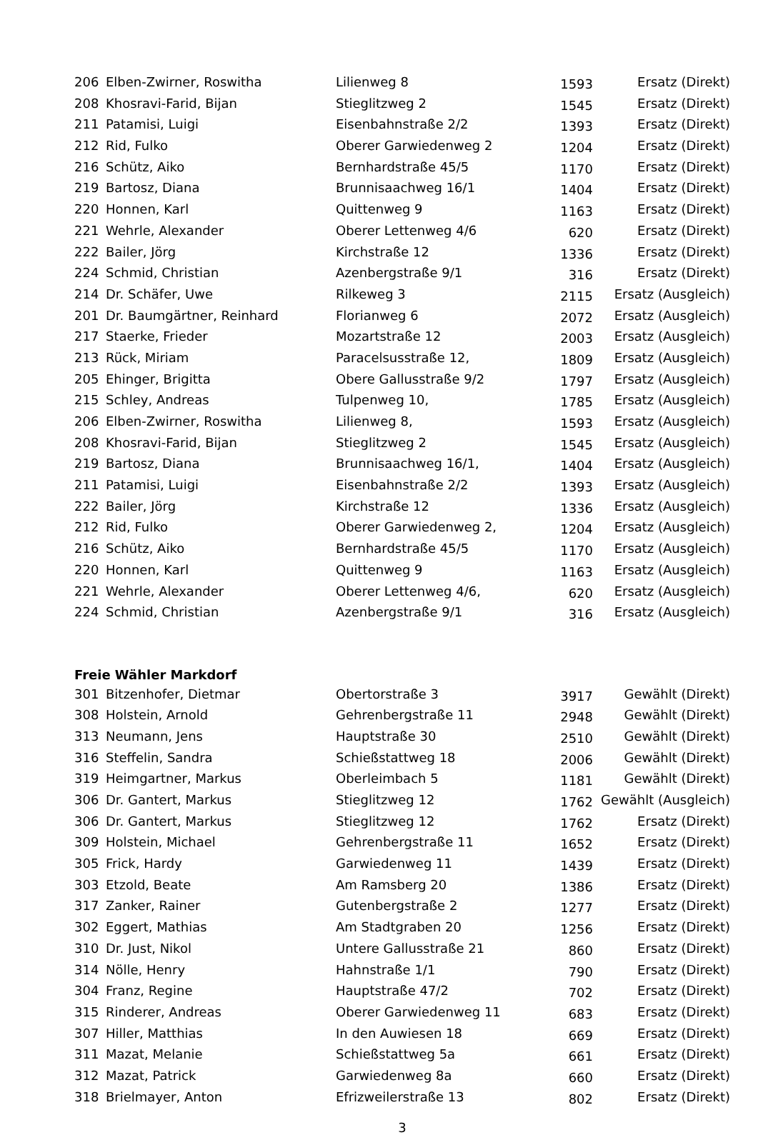| 206 | Elben-Zwirner, Roswitha | Lilienweg 8 | 1593 | Ersatz (Direkt) |
| 208 | Khosravi-Farid, Bijan | Stieglitzweg 2 | 1545 | Ersatz (Direkt) |
| 211 | Patamisi, Luigi | Eisenbahnstraße 2/2 | 1393 | Ersatz (Direkt) |
| 212 | Rid, Fulko | Oberer Garwiedenweg 2 | 1204 | Ersatz (Direkt) |
| 216 | Schütz, Aiko | Bernhardstraße 45/5 | 1170 | Ersatz (Direkt) |
| 219 | Bartosz, Diana | Brunnisaachweg 16/1 | 1404 | Ersatz (Direkt) |
| 220 | Honnen, Karl | Quittenweg 9 | 1163 | Ersatz (Direkt) |
| 221 | Wehrle, Alexander | Oberer Lettenweg 4/6 | 620 | Ersatz (Direkt) |
| 222 | Bailer, Jörg | Kirchstraße 12 | 1336 | Ersatz (Direkt) |
| 224 | Schmid, Christian | Azenbergstraße 9/1 | 316 | Ersatz (Direkt) |
| 214 | Dr. Schäfer, Uwe | Rilkeweg 3 | 2115 | Ersatz (Ausgleich) |
| 201 | Dr. Baumgärtner, Reinhard | Florianweg 6 | 2072 | Ersatz (Ausgleich) |
| 217 | Staerke, Frieder | Mozartstraße 12 | 2003 | Ersatz (Ausgleich) |
| 213 | Rück, Miriam | Paracelsusstraße 12, | 1809 | Ersatz (Ausgleich) |
| 205 | Ehinger, Brigitta | Obere Gallusstraße 9/2 | 1797 | Ersatz (Ausgleich) |
| 215 | Schley, Andreas | Tulpenweg 10, | 1785 | Ersatz (Ausgleich) |
| 206 | Elben-Zwirner, Roswitha | Lilienweg 8, | 1593 | Ersatz (Ausgleich) |
| 208 | Khosravi-Farid, Bijan | Stieglitzweg 2 | 1545 | Ersatz (Ausgleich) |
| 219 | Bartosz, Diana | Brunnisaachweg 16/1, | 1404 | Ersatz (Ausgleich) |
| 211 | Patamisi, Luigi | Eisenbahnstraße 2/2 | 1393 | Ersatz (Ausgleich) |
| 222 | Bailer, Jörg | Kirchstraße 12 | 1336 | Ersatz (Ausgleich) |
| 212 | Rid, Fulko | Oberer Garwiedenweg 2, | 1204 | Ersatz (Ausgleich) |
| 216 | Schütz, Aiko | Bernhardstraße 45/5 | 1170 | Ersatz (Ausgleich) |
| 220 | Honnen, Karl | Quittenweg 9 | 1163 | Ersatz (Ausgleich) |
| 221 | Wehrle, Alexander | Oberer Lettenweg 4/6, | 620 | Ersatz (Ausgleich) |
| 224 | Schmid, Christian | Azenbergstraße 9/1 | 316 | Ersatz (Ausgleich) |
| Freie Wähler Markdorf | | | | |
| 301 | Bitzenhofer, Dietmar | Obertorstraße 3 | 3917 | Gewählt (Direkt) |
| 308 | Holstein, Arnold | Gehrenbergstraße 11 | 2948 | Gewählt (Direkt) |
| 313 | Neumann, Jens | Hauptstraße 30 | 2510 | Gewählt (Direkt) |
| 316 | Steffelin, Sandra | Schießstattweg 18 | 2006 | Gewählt (Direkt) |
| 319 | Heimgartner, Markus | Oberleimbach 5 | 1181 | Gewählt (Direkt) |
| 306 | Dr. Gantert, Markus | Stieglitzweg 12 | 1762 | Gewählt (Ausgleich) |
| 306 | Dr. Gantert, Markus | Stieglitzweg 12 | 1762 | Ersatz (Direkt) |
| 309 | Holstein, Michael | Gehrenbergstraße 11 | 1652 | Ersatz (Direkt) |
| 305 | Frick, Hardy | Garwiedenweg 11 | 1439 | Ersatz (Direkt) |
| 303 | Etzold, Beate | Am Ramsberg 20 | 1386 | Ersatz (Direkt) |
| 317 | Zanker, Rainer | Gutenbergstraße 2 | 1277 | Ersatz (Direkt) |
| 302 | Eggert, Mathias | Am Stadtgraben 20 | 1256 | Ersatz (Direkt) |
| 310 | Dr. Just, Nikol | Untere Gallusstraße 21 | 860 | Ersatz (Direkt) |
| 314 | Nölle, Henry | Hahnstraße 1/1 | 790 | Ersatz (Direkt) |
| 304 | Franz, Regine | Hauptstraße 47/2 | 702 | Ersatz (Direkt) |
| 315 | Rinderer, Andreas | Oberer Garwiedenweg 11 | 683 | Ersatz (Direkt) |
| 307 | Hiller, Matthias | In den Auwiesen 18 | 669 | Ersatz (Direkt) |
| 311 | Mazat, Melanie | Schießstattweg 5a | 661 | Ersatz (Direkt) |
| 312 | Mazat, Patrick | Garwiedenweg 8a | 660 | Ersatz (Direkt) |
| 318 | Brielmayer, Anton | Efrizweilerstraße 13 | 802 | Ersatz (Direkt) |
3